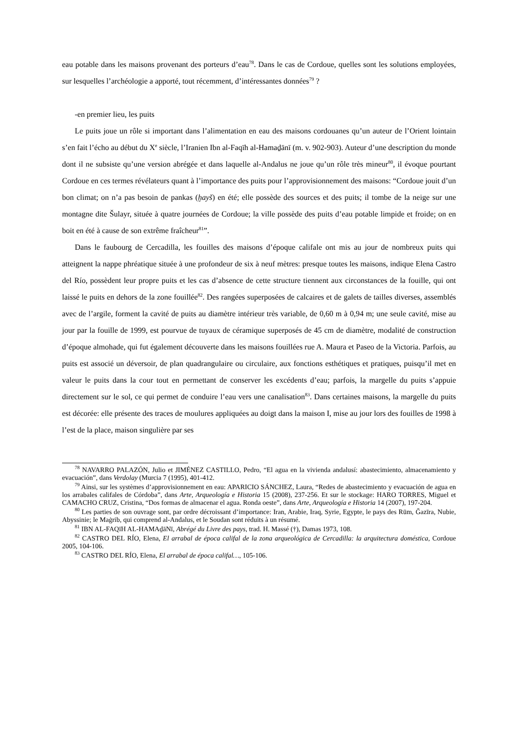eau potable dans les maisons provenant des porteurs d’eau<sup>78</sup>. Dans le cas de Cordoue, quelles sont les solutions employées, sur lesquelles l’archéologie a apporté, tout récemment, d’intéressantes données<sup>79</sup> ?
-en premier lieu, les puits
Le puits joue un rôle si important dans l’alimentation en eau des maisons cordouanes qu’un auteur de l’Orient lointain s’en fait l’écho au début du X<sup>e</sup> siècle, l’Iranien Ibn al-Faqīh al-Hamaḏānī (m. v. 902-903). Auteur d’une description du monde dont il ne subsiste qu’une version abrégée et dans laquelle al-Andalus ne joue qu’un rôle très mineur<sup>80</sup>, il évoque pourtant Cordoue en ces termes révélateurs quant à l’importance des puits pour l’approvisionnement des maisons: “Cordoue jouit d’un bon climat; on n’a pas besoin de pankas (ḫayš) en été; elle possède des sources et des puits; il tombe de la neige sur une montagne dite Šulayr, située à quatre journées de Cordoue; la ville possède des puits d’eau potable limpide et froide; on en boit en été à cause de son extrême fraîcheur<sup>81</sup>”.
Dans le faubourg de Cercadilla, les fouilles des maisons d’époque califale ont mis au jour de nombreux puits qui atteignent la nappe phréatique située à une profondeur de six à neuf mètres: presque toutes les maisons, indique Elena Castro del Río, possèdent leur propre puits et les cas d’absence de cette structure tiennent aux circonstances de la fouille, qui ont laissé le puits en dehors de la zone fouillée<sup>82</sup>. Des rangées superposées de calcaires et de galets de tailles diverses, assemblés avec de l’argile, forment la cavité de puits au diamètre intérieur très variable, de 0,60 m à 0,94 m; une seule cavité, mise au jour par la fouille de 1999, est pourvue de tuyaux de céramique superposés de 45 cm de diamètre, modalité de construction d’époque almohade, qui fut également découverte dans les maisons fouillées rue A. Maura et Paseo de la Victoria. Parfois, au puits est associé un déversoir, de plan quadrangulaire ou circulaire, aux fonctions esthétiques et pratiques, puisqu’il met en valeur le puits dans la cour tout en permettant de conserver les excédents d’eau; parfois, la margelle du puits s’appuie directement sur le sol, ce qui permet de conduire l’eau vers une canalisation<sup>83</sup>. Dans certaines maisons, la margelle du puits est décorée: elle présente des traces de moulures appliquées au doigt dans la maison I, mise au jour lors des fouilles de 1998 à l’est de la place, maison singulière par ses
<sup>78</sup> NAVARRO PALAZÓN, Julio et JIMÉNEZ CASTILLO, Pedro, “El agua en la vivienda andalusí: abastecimiento, almacenamiento y evacuación”, dans Verdolay (Murcia 7 (1995), 401-412.
<sup>79</sup> Ainsi, sur les systèmes d’approvisionnement en eau: APARICIO SÁNCHEZ, Laura, “Redes de abastecimiento y evacuación de agua en los arrabales califales de Córdoba”, dans Arte, Arqueología e Historia 15 (2008), 237-256. Et sur le stockage: HARO TORRES, Miguel et CAMACHO CRUZ, Cristina, “Dos formas de almacenar el agua. Ronda oeste”, dans Arte, Arqueología e Historia 14 (2007), 197-204.
<sup>80</sup> Les parties de son ouvrage sont, par ordre décroissant d’importance: Iran, Arabie, Iraq, Syrie, Egypte, le pays des Rūm, Ǧazīra, Nubie, Abyssinie; le Maġrib, qui comprend al-Andalus, et le Soudan sont réduits à un résumé.
<sup>81</sup> IBN AL-FAQīH AL-HAMAḏāNī, Abrégé du Livre des pays, trad. H. Massé (†), Damas 1973, 108.
<sup>82</sup> CASTRO DEL RÍO, Elena, El arrabal de época califal de la zona arqueológica de Cercadilla: la arquitectura doméstica, Cordoue 2005, 104-106.
<sup>83</sup> CASTRO DEL RÍO, Elena, El arrabal de época califal…, 105-106.